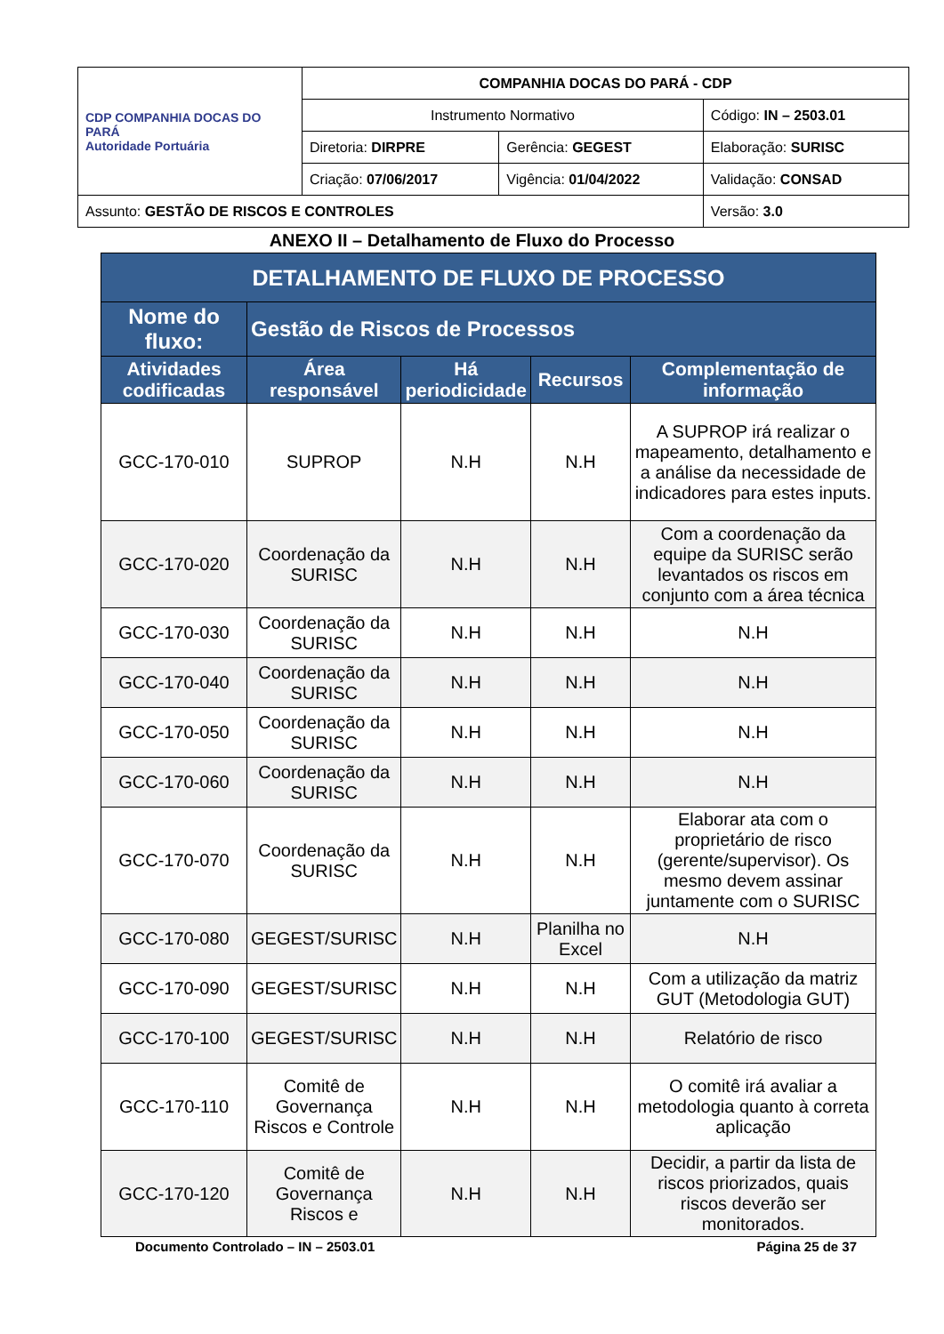| CDP COMPANHIA DOCAS DO PARÁ Autoridade Portuária | COMPANHIA DOCAS DO PARÁ - CDP | | |
| | Instrumento Normativo | | Código: IN – 2503.01 |
| | Diretoria: DIRPRE | Gerência: GEGEST | Elaboração: SURISC |
| | Criação: 07/06/2017 | Vigência: 01/04/2022 | Validação: CONSAD |
| Assunto: GESTÃO DE RISCOS E CONTROLES | | | Versão: 3.0 |
ANEXO II – Detalhamento de Fluxo do Processo
| DETALHAMENTO DE FLUXO DE PROCESSO | | | | |
| --- | --- | --- | --- | --- |
| Nome do fluxo: | Gestão de Riscos de Processos | | | |
| Atividades codificadas | Área responsável | Há periodicidade | Recursos | Complementação de informação |
| GCC-170-010 | SUPROP | N.H | N.H | A SUPROP irá realizar o mapeamento, detalhamento e a análise da necessidade de indicadores para estes inputs. |
| GCC-170-020 | Coordenação da SURISC | N.H | N.H | Com a coordenação da equipe da SURISC serão levantados os riscos em conjunto com a área técnica |
| GCC-170-030 | Coordenação da SURISC | N.H | N.H | N.H |
| GCC-170-040 | Coordenação da SURISC | N.H | N.H | N.H |
| GCC-170-050 | Coordenação da SURISC | N.H | N.H | N.H |
| GCC-170-060 | Coordenação da SURISC | N.H | N.H | N.H |
| GCC-170-070 | Coordenação da SURISC | N.H | N.H | Elaborar ata com o proprietário de risco (gerente/supervisor). Os mesmo devem assinar juntamente com o SURISC |
| GCC-170-080 | GEGEST/SURISC | N.H | Planilha no Excel | N.H |
| GCC-170-090 | GEGEST/SURISC | N.H | N.H | Com a utilização da matriz GUT (Metodologia GUT) |
| GCC-170-100 | GEGEST/SURISC | N.H | N.H | Relatório de risco |
| GCC-170-110 | Comitê de Governança Riscos e Controle | N.H | N.H | O comitê irá avaliar a metodologia quanto à correta aplicação |
| GCC-170-120 | Comitê de Governança Riscos e | N.H | N.H | Decidir, a partir da lista de riscos priorizados, quais riscos deverão ser monitorados. |
Documento Controlado – IN – 2503.01 Página 25 de 37